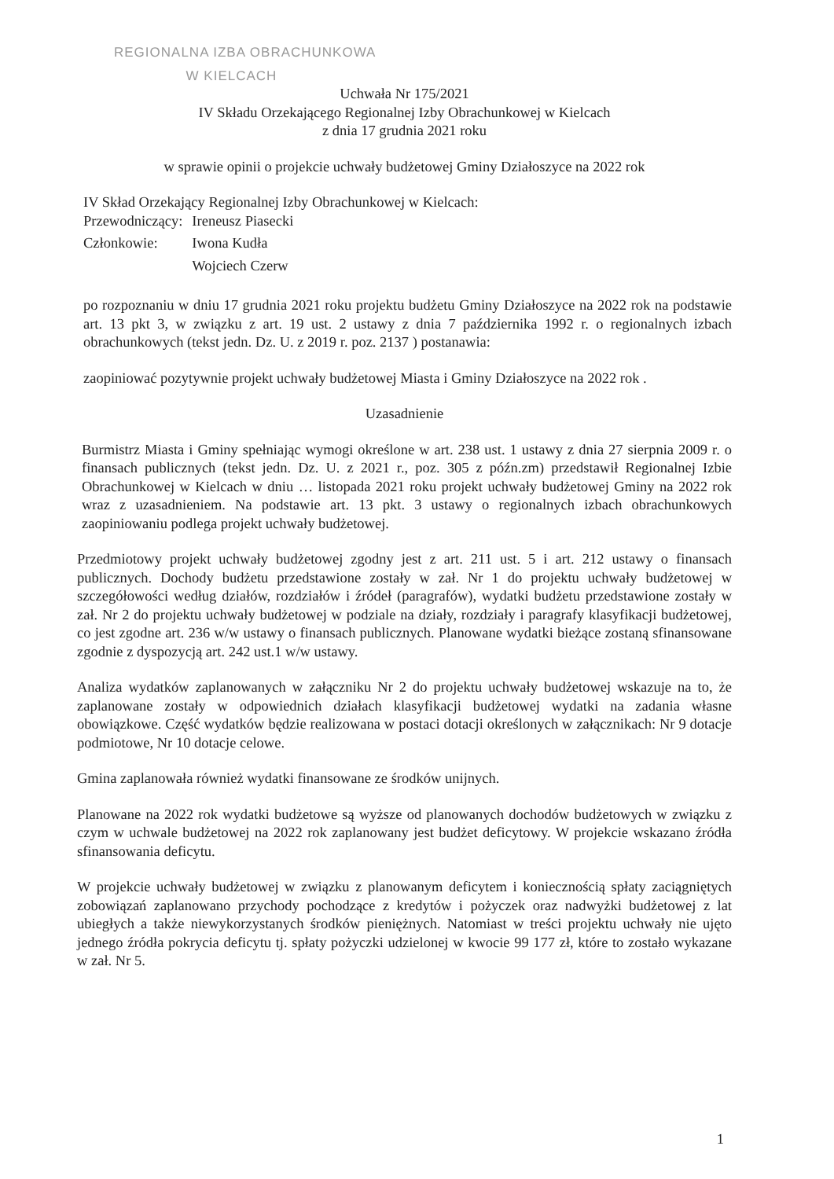REGIONALNA IZBA OBRACHUNKOWA
W KIELCACH
Uchwała Nr 175/2021
IV Składu Orzekającego Regionalnej Izby Obrachunkowej w Kielcach
z dnia 17 grudnia 2021 roku
w sprawie opinii o projekcie uchwały budżetowej Gminy Działoszyce na 2022 rok
IV Skład Orzekający Regionalnej Izby Obrachunkowej w Kielcach:
| Przewodniczący: | Ireneusz Piasecki |
| Członkowie: | Iwona Kudła |
| | Wojciech Czerw |
po rozpoznaniu w dniu 17 grudnia 2021 roku projektu budżetu Gminy Działoszyce na 2022 rok na podstawie art. 13 pkt 3, w związku z art. 19 ust. 2 ustawy z dnia 7 października 1992 r. o regionalnych izbach obrachunkowych (tekst jedn. Dz. U. z 2019 r. poz. 2137 ) postanawia:
zaopiniować pozytywnie projekt uchwały budżetowej Miasta i Gminy Działoszyce na 2022 rok .
Uzasadnienie
Burmistrz Miasta i Gminy spełniając wymogi określone w art. 238 ust. 1 ustawy z dnia 27 sierpnia 2009 r. o finansach publicznych (tekst jedn. Dz. U. z 2021 r., poz. 305 z późn.zm) przedstawił Regionalnej Izbie Obrachunkowej w Kielcach w dniu … listopada 2021 roku projekt uchwały budżetowej Gminy na 2022 rok wraz z uzasadnieniem. Na podstawie art. 13 pkt. 3 ustawy o regionalnych izbach obrachunkowych zaopiniowaniu podlega projekt uchwały budżetowej.
Przedmiotowy projekt uchwały budżetowej zgodny jest z art. 211 ust. 5 i art. 212 ustawy o finansach publicznych. Dochody budżetu przedstawione zostały w zał. Nr 1 do projektu uchwały budżetowej w szczegółowości według działów, rozdziałów i źródeł (paragrafów), wydatki budżetu przedstawione zostały w zał. Nr 2 do projektu uchwały budżetowej w podziale na działy, rozdziały i paragrafy klasyfikacji budżetowej, co jest zgodne art. 236 w/w ustawy o finansach publicznych. Planowane wydatki bieżące zostaną sfinansowane zgodnie z dyspozycją art. 242 ust.1 w/w ustawy.
Analiza wydatków zaplanowanych w załączniku Nr 2 do projektu uchwały budżetowej wskazuje na to, że zaplanowane zostały w odpowiednich działach klasyfikacji budżetowej wydatki na zadania własne obowiązkowe. Część wydatków będzie realizowana w postaci dotacji określonych w załącznikach: Nr 9 dotacje podmiotowe, Nr 10 dotacje celowe.
Gmina zaplanowała również wydatki finansowane ze środków unijnych.
Planowane na 2022 rok wydatki budżetowe są wyższe od planowanych dochodów budżetowych w związku z czym w uchwale budżetowej na 2022 rok zaplanowany jest budżet deficytowy. W projekcie wskazano źródła sfinansowania deficytu.
W projekcie uchwały budżetowej w związku z planowanym deficytem i koniecznością spłaty zaciągniętych zobowiązań zaplanowano przychody pochodzące z kredytów i pożyczek oraz nadwyżki budżetowej z lat ubiegłych a także niewykorzystanych środków pieniężnych. Natomiast w treści projektu uchwały nie ujęto jednego źródła pokrycia deficytu tj. spłaty pożyczki udzielonej w kwocie 99 177 zł, które to zostało wykazane w zał. Nr 5.
1